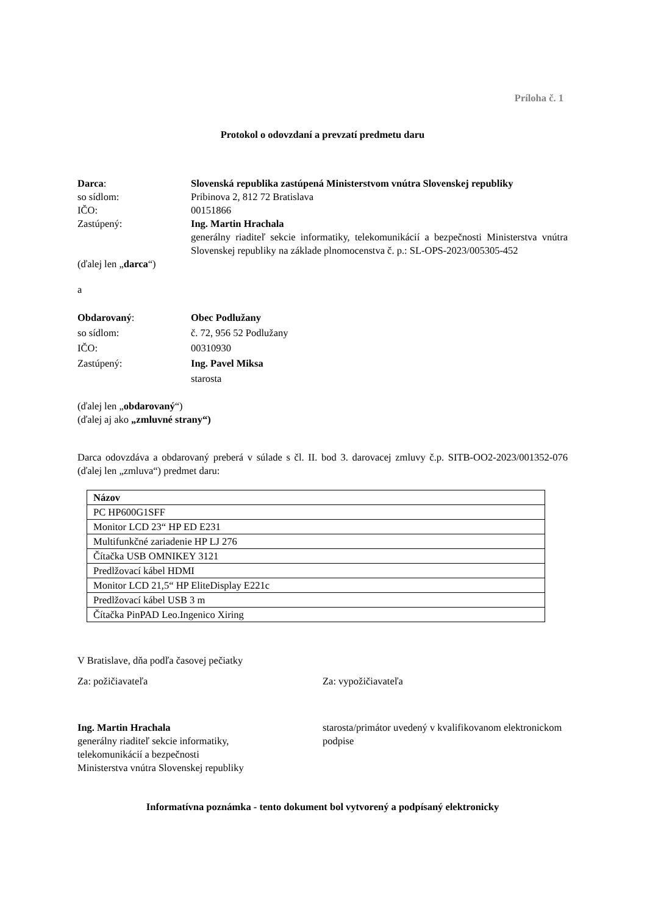Príloha č. 1
Protokol o odovzdaní a prevzatí predmetu daru
Darca: Slovenská republika zastúpená Ministerstvom vnútra Slovenskej republiky
so sídlom: Pribinova 2, 812 72 Bratislava
IČO: 00151866
Zastúpený: Ing. Martin Hrachala
generálny riaditeľ sekcie informatiky, telekomunikácií a bezpečnosti Ministerstva vnútra Slovenskej republiky na základe plnomocenstva č. p.: SL-OPS-2023/005305-452
(ďalej len „darca“)
a
Obdarovaný: Obec Podlužany
so sídlom: č. 72, 956 52 Podlužany
IČO: 00310930
Zastúpený: Ing. Pavel Miksa
starosta
(ďalej len „obdarovaný“)
(ďalej aj ako „zmluvné strany“)
Darca odovzdáva a obdarovaný preberá v súlade s čl. II. bod 3. darovacej zmluvy č.p. SITB-OO2-2023/001352-076 (ďalej len „zmluva“) predmet daru:
| Názov |
| --- |
| PC HP600G1SFF |
| Monitor LCD 23“ HP ED E231 |
| Multifunkčné zariadenie HP LJ 276 |
| Čítačka USB OMNIKEY 3121 |
| Predlžovací kábel HDMI |
| Monitor LCD 21,5“ HP EliteDisplay E221c |
| Predlžovací kábel USB 3 m |
| Čítačka PinPAD Leo.Ingenico Xiring |
V Bratislave, dňa podľa časovej pečiatky
Za: požičiavateľa Za: vypožičiavateľa
Ing. Martin Hrachala
generálny riaditeľ sekcie informatiky,
telekomunikácií a bezpečnosti
Ministerstva vnútra Slovenskej republiky
starosta/primátor uvedený v kvalifikovanom elektronickom podpise
Informatívna poznámka - tento dokument bol vytvorený a podpísaný elektronicky